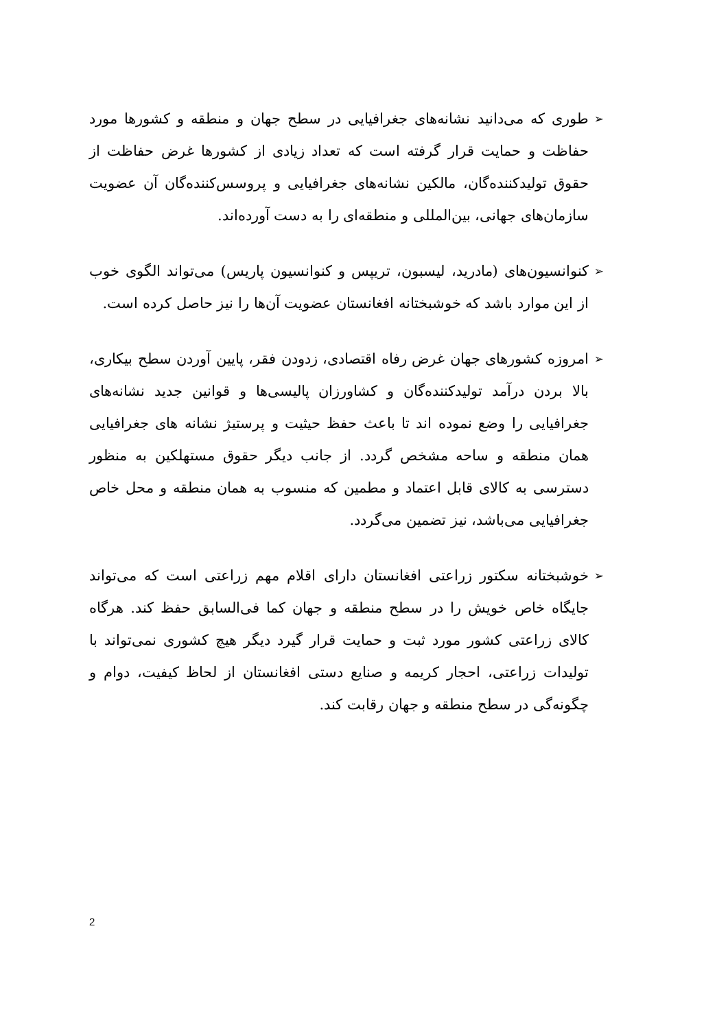➢
طوری که می‌دانید نشانه‌های جغرافیایی در سطح جهان و منطقه و کشورها مورد حفاظت و حمایت قرار گرفته است که تعداد زیادی از کشورها غرض حفاظت از حقوق تولیدکننده‌گان، مالکین نشانه‌های جغرافیایی و پروسس‌کننده‌گان آن عضویت سازمان‌های جهانی، بین‌المللی و منطقه‌ای را به دست آورده‌اند.
➢
کنوانسیون‌های (مادرید، لیسبون، تریپس و کنوانسیون پاریس) می‌تواند الگوی خوب از این موارد باشد که خوشبختانه افغانستان عضویت آن‌ها را نیز حاصل کرده است.
➢
امروزه کشورهای جهان غرض رفاه اقتصادی، زدودن فقر، پایین آوردن سطح بیکاری، بالا بردن درآمد تولیدکننده‌گان و کشاورزان پالیسی‌ها و قوانین جدید نشانه‌های جغرافیایی را وضع نموده اند تا باعث حفظ حیثیت و پرستیژ نشانه های جغرافیایی همان منطقه و ساحه مشخص گردد. از جانب دیگر حقوق مستهلکین به منظور دسترسی به کالای قابل اعتماد و مطمین که منسوب به همان منطقه و محل خاص جغرافیایی می‌باشد، نیز تضمین می‌گردد.
➢
خوشبختانه سکتور زراعتی افغانستان دارای اقلام مهم زراعتی است که می‌تواند جایگاه خاص خویش را در سطح منطقه و جهان کما فی‌السابق حفظ کند. هرگاه کالای زراعتی کشور مورد ثبت و حمایت قرار گیرد دیگر هیچ کشوری نمی‌تواند با تولیدات زراعتی، احجار کریمه و صنایع دستی افغانستان از لحاظ کیفیت، دوام و چگونه‌گی در سطح منطقه و جهان رقابت کند.
2